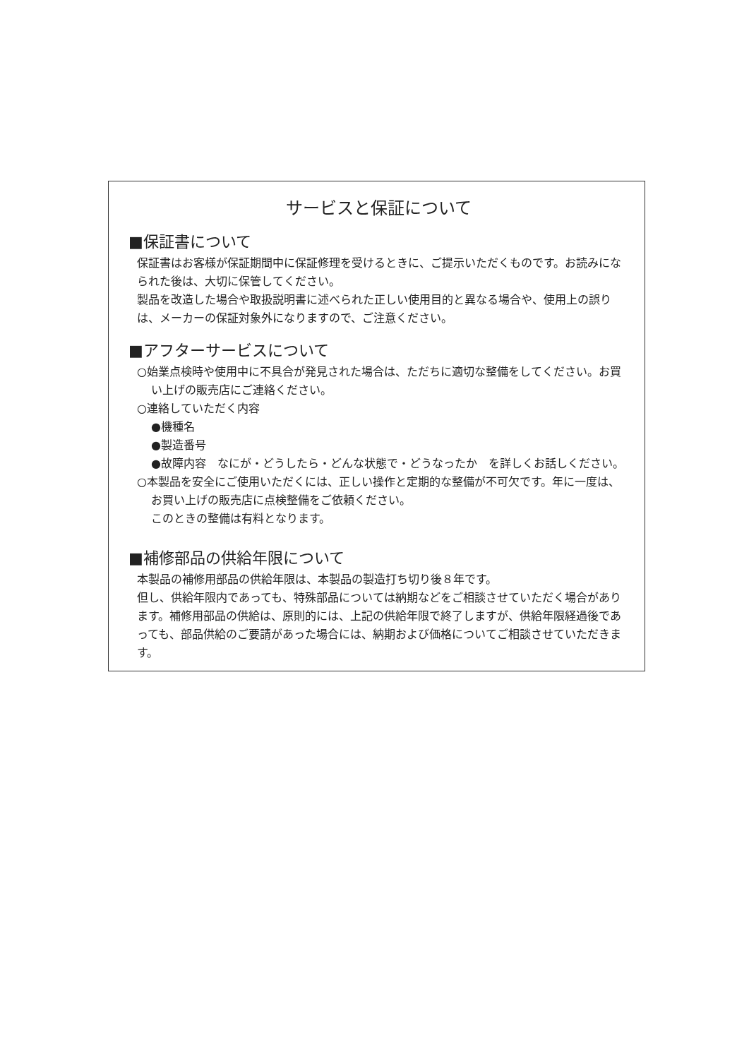サービスと保証について
■保証書について
保証書はお客様が保証期間中に保証修理を受けるときに、ご提示いただくものです。お読みになられた後は、大切に保管してください。
製品を改造した場合や取扱説明書に述べられた正しい使用目的と異なる場合や、使用上の誤りは、メーカーの保証対象外になりますので、ご注意ください。
■アフターサービスについて
○始業点検時や使用中に不具合が発見された場合は、ただちに適切な整備をしてください。お買い上げの販売店にご連絡ください。
○連絡していただく内容
●機種名
●製造番号
●故障内容　なにが・どうしたら・どんな状態で・どうなったか　を詳しくお話しください。
○本製品を安全にご使用いただくには、正しい操作と定期的な整備が不可欠です。年に一度は、お買い上げの販売店に点検整備をご依頼ください。
このときの整備は有料となります。
■補修部品の供給年限について
本製品の補修用部品の供給年限は、本製品の製造打ち切り後８年です。
但し、供給年限内であっても、特殊部品については納期などをご相談させていただく場合があります。補修用部品の供給は、原則的には、上記の供給年限で終了しますが、供給年限経過後であっても、部品供給のご要請があった場合には、納期および価格についてご相談させていただきます。